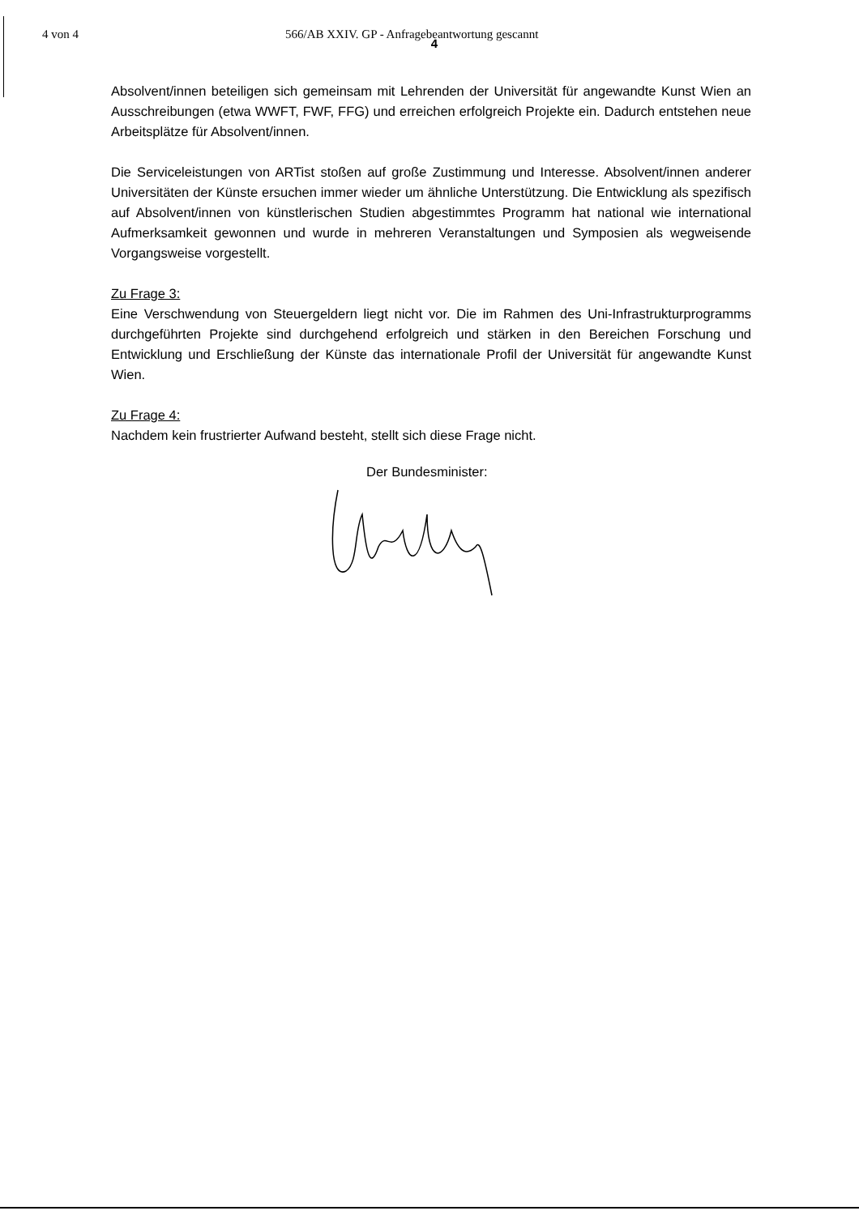4 von 4 566/AB XXIV. GP - Anfragebeantwortung gescannt
4
Absolvent/innen beteiligen sich gemeinsam mit Lehrenden der Universität für angewandte Kunst Wien an Ausschreibungen (etwa WWFT, FWF, FFG) und erreichen erfolgreich Projekte ein. Dadurch entstehen neue Arbeitsplätze für Absolvent/innen.
Die Serviceleistungen von ARTist stoßen auf große Zustimmung und Interesse. Absolvent/innen anderer Universitäten der Künste ersuchen immer wieder um ähnliche Unterstützung. Die Entwicklung als spezifisch auf Absolvent/innen von künstlerischen Studien abgestimmtes Programm hat national wie international Aufmerksamkeit gewonnen und wurde in mehreren Veranstaltungen und Symposien als wegweisende Vorgangsweise vorgestellt.
Zu Frage 3:
Eine Verschwendung von Steuergeldern liegt nicht vor. Die im Rahmen des Uni-Infrastrukturprogramms durchgeführten Projekte sind durchgehend erfolgreich und stärken in den Bereichen Forschung und Entwicklung und Erschließung der Künste das internationale Profil der Universität für angewandte Kunst Wien.
Zu Frage 4:
Nachdem kein frustrierter Aufwand besteht, stellt sich diese Frage nicht.
Der Bundesminister: